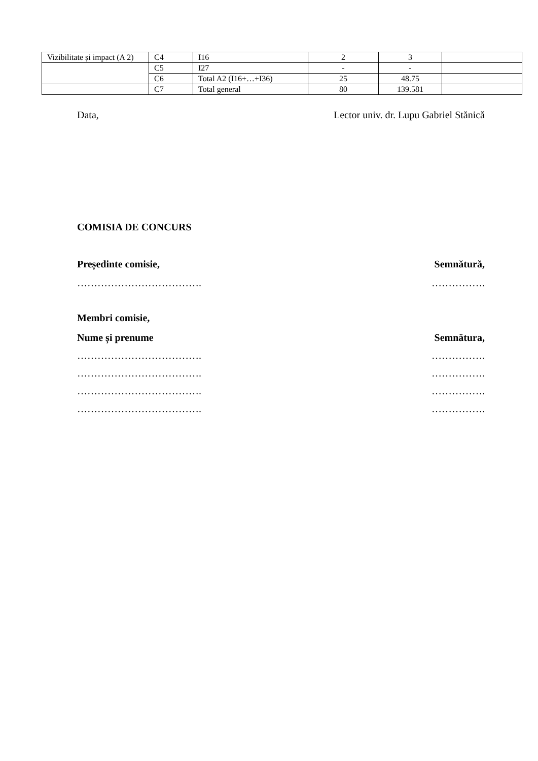| Vizibilitate și impact (A 2) | C4 | I16 | 2 | 3 | |
| | C5 | I27 | - | - | |
| | C6 | Total A2 (I16+…+I36) | 25 | 48.75 | |
| | C7 | Total general | 80 | 139.581 | |
Data, Lector univ. dr. Lupu Gabriel Stănică
COMISIA DE CONCURS
Președinte comisie, Semnătură,
………………………………. …………….
Membri comisie,
Nume și prenume Semnătura,
………………………………. …………….
………………………………. …………….
………………………………. …………….
………………………………. …………….